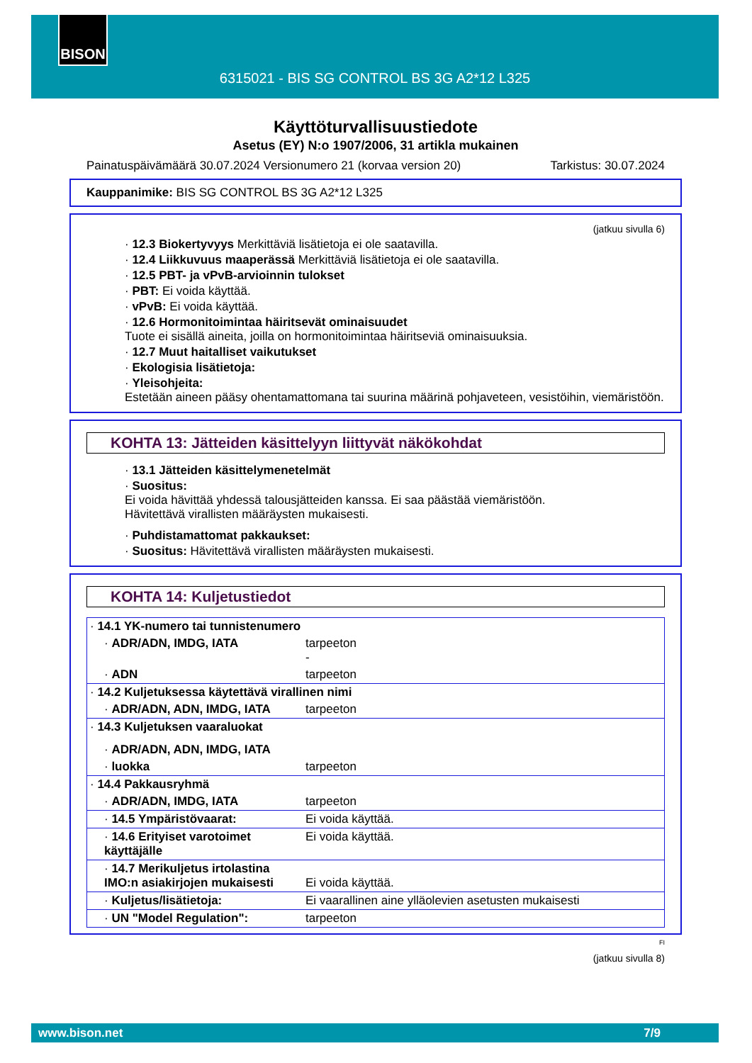BISON
6315021 - BIS SG CONTROL BS 3G A2*12 L325
Käyttöturvallisuustiedote
Asetus (EY) N:o 1907/2006, 31 artikla mukainen
Painatuspäivämäärä 30.07.2024 Versionumero 21 (korvaa version 20) Tarkistus: 30.07.2024
Kauppanimike: BIS SG CONTROL BS 3G A2*12 L325
(jatkuu sivulla 6)
· 12.3 Biokertyvyys Merkittäviä lisätietoja ei ole saatavilla.
· 12.4 Liikkuvuus maaperässä Merkittäviä lisätietoja ei ole saatavilla.
· 12.5 PBT- ja vPvB-arvioinnin tulokset
· PBT: Ei voida käyttää.
· vPvB: Ei voida käyttää.
· 12.6 Hormonitoimintaa häiritsevät ominaisuudet
Tuote ei sisällä aineita, joilla on hormonitoimintaa häiritseviä ominaisuuksia.
· 12.7 Muut haitalliset vaikutukset
· Ekologisia lisätietoja:
· Yleisohjeita:
Estetään aineen pääsy ohentamattomana tai suurina määrinä pohjaveteen, vesistöihin, viemäristöön.
KOHTA 13: Jätteiden käsittelyyn liittyvät näkökohdat
· 13.1 Jätteiden käsittelymenetelmät
· Suositus:
Ei voida hävittää yhdessä talousjätteiden kanssa. Ei saa päästää viemäristöön.
Hävitettävä virallisten määräysten mukaisesti.
· Puhdistamattomat pakkaukset:
· Suositus: Hävitettävä virallisten määräysten mukaisesti.
KOHTA 14: Kuljetustiedot
| · 14.1 YK-numero tai tunnistenumero | |
| · ADR/ADN, IMDG, IATA | tarpeeton - |
| · ADN | tarpeeton |
| · 14.2 Kuljetuksessa käytettävä virallinen nimi | |
| · ADR/ADN, ADN, IMDG, IATA | tarpeeton |
| · 14.3 Kuljetuksen vaaraluokat | |
| · ADR/ADN, ADN, IMDG, IATA | |
| · luokka | tarpeeton |
| · 14.4 Pakkausryhmä | |
| · ADR/ADN, IMDG, IATA | tarpeeton |
| · 14.5 Ympäristövaarat: | Ei voida käyttää. |
| · 14.6 Erityiset varotoimet käyttäjälle | Ei voida käyttää. |
| · 14.7 Merikuljetus irtolastina IMO:n asiakirjojen mukaisesti | Ei voida käyttää. |
| · Kuljetus/lisätietoja: | Ei vaarallinen aine ylläolevien asetusten mukaisesti |
| · UN "Model Regulation": | tarpeeton |
FI
(jatkuu sivulla 8)
www.bison.net 7/9